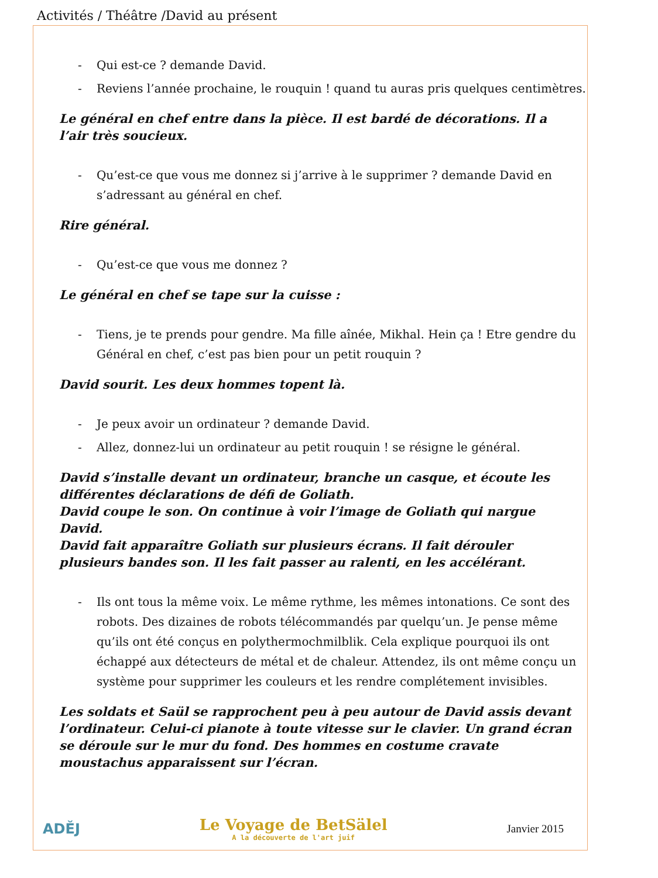Activités / Théâtre /David au présent
- Qui est-ce ? demande David.
- Reviens l’année prochaine, le rouquin ! quand tu auras pris quelques centimètres.
Le général en chef entre dans la pièce. Il est bardé de décorations. Il a l’air très soucieux.
- Qu’est-ce que vous me donnez si j’arrive à le supprimer ? demande David en s’adressant au général en chef.
Rire général.
- Qu’est-ce que vous me donnez ?
Le général en chef se tape sur la cuisse :
- Tiens, je te prends pour gendre. Ma fille aînée, Mikhal. Hein ça ! Etre gendre du Général en chef, c’est pas bien pour un petit rouquin ?
David sourit. Les deux hommes topent là.
- Je peux avoir un ordinateur ? demande David.
- Allez, donnez-lui un ordinateur au petit rouquin ! se résigne le général.
David s’installe devant un ordinateur, branche un casque, et écoute les différentes déclarations de défi de Goliath.
David coupe le son. On continue à voir l’image de Goliath qui nargue David.
David fait apparaître Goliath sur plusieurs écrans. Il fait dérouler plusieurs bandes son. Il les fait passer au ralenti, en les accélérant.
- Ils ont tous la même voix. Le même rythme, les mêmes intonations. Ce sont des robots. Des dizaines de robots télécommandés par quelqu’un. Je pense même qu’ils ont été conçus en polythermochmilblik. Cela explique pourquoi ils ont échappé aux détecteurs de métal et de chaleur. Attendez, ils ont même conçu un système pour supprimer les couleurs et les rendre complétement invisibles.
Les soldats et Saül se rapprochent peu à peu autour de David assis devant l’ordinateur. Celui-ci pianote à toute vitesse sur le clavier. Un grand écran se déroule sur le mur du fond. Des hommes en costume cravate moustachus apparaissent sur l’écran.
ADĚJ
Le Voyage de BetSälel
A la découverte de l'art juif
Janvier 2015